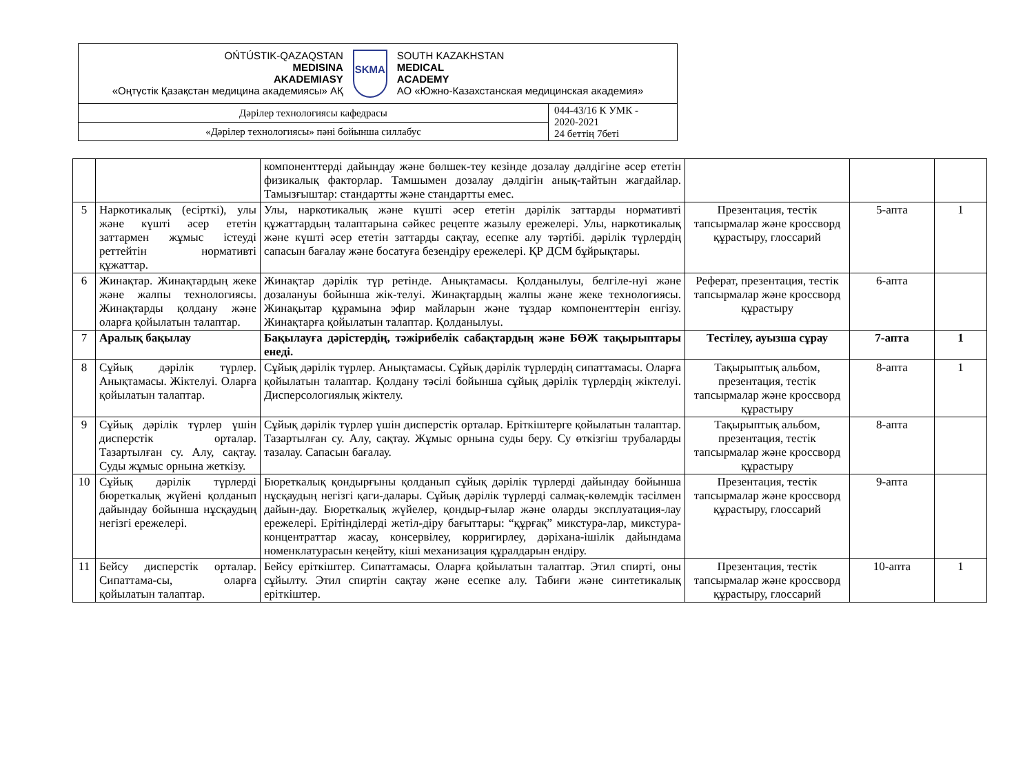| OŃTÚSTIK-QAZAQSTAN MEDISINA AKADEMIASY «Оңтүстік Қазақстан медицина академиясы» АҚ SKMA SOUTH KAZAKHSTAN MEDICAL ACADEMY АО «Южно-Казахстанская медицинская академия» | |
| Дәрілер технологиясы кафедрасы | 044-43/16 К УМК - 2020-2021 24 беттің 7беті |
| «Дәрілер технологиясы» пәні бойынша силлабус | |
| | | компоненттерді дайындау және бөлшек-теу кезінде дозалау дәлдігіне әсер ететін физикалық факторлар. Тамшымен дозалау дәлдігін анық-тайтын жағдайлар. Тамызғыштар: стандартты және стандартты емес. | | | |
| 5 | Наркотикалық (есірткі), улы және күшті әсер ететін заттармен жұмыс істеуді реттейтін нормативті құжаттар. | Улы, наркотикалық және күшті әсер ететін дәрілік заттарды нормативті құжаттардың талаптарына сәйкес рецепте жазылу ережелері. Улы, наркотикалық және күшті әсер ететін заттарды сақтау, есепке алу тәртібі. дәрілік түрлердің сапасын бағалау және босатуға безендіру ережелері. ҚР ДСМ бұйрықтары. | Презентация, тестік тапсырмалар және кроссворд құрастыру, глоссарий | 5-апта | 1 |
| 6 | Жинақтар. Жинақтардың жеке және жалпы технологиясы. Жинақтарды қолдану және оларға қойылатын талаптар. | Жинақтар дәрілік түр ретінде. Анықтамасы. Қолданылуы, белгіле-нуі және дозалануы бойынша жік-телуі. Жинақтардың жалпы және жеке технологиясы. Жинақытар құрамына эфир майларын және тұздар компоненттерін енгізу. Жинақтарға қойылатын талаптар. Қолданылуы. | Реферат, презентация, тестік тапсырмалар және кроссворд құрастыру | 6-апта | |
| 7 | Аралық бақылау | Бақылауға дәрістердің, тәжірибелік сабақтардың және БӨЖ тақырыптары енеді. | Тестілеу, ауызша сұрау | 7-апта | 1 |
| 8 | Сұйық дәрілік түрлер. Анықтамасы. Жіктелуі. Оларға қойылатын талаптар. | Сұйық дәрілік түрлер. Анықтамасы. Сұйық дәрілік түрлердің сипаттамасы. Оларға қойылатын талаптар. Қолдану тәсілі бойынша сұйық дәрілік түрлердің жіктелуі. Дисперсологиялық жіктелу. | Тақырыптық альбом, презентация, тестік тапсырмалар және кроссворд құрастыру | 8-апта | 1 |
| 9 | Сұйық дәрілік түрлер үшін дисперстік орталар. Тазартылған су. Алу, сақтау. Суды жұмыс орнына жеткізу. | Сұйық дәрілік түрлер үшін дисперстік орталар. Еріткіштерге қойылатын талаптар. Тазартылған су. Алу, сақтау. Жұмыс орнына суды беру. Су өткізгіш трубаларды тазалау. Сапасын бағалау. | Тақырыптық альбом, презентация, тестік тапсырмалар және кроссворд құрастыру | 8-апта | |
| 10 | Сұйық дәрілік түрлерді бюреткалық жүйені қолданып дайындау бойынша нұсқаудың негізгі ережелері. | Бюреткалық қондырғыны қолданып сұйық дәрілік түрлерді дайындау бойынша нұсқаудың негізгі қаги-далары. Сұйық дәрілік түрлерді салмақ-көлемдік тәсілмен дайын-дау. Бюреткалық жүйелер, қондыр-ғылар және оларды эксплуатация-лау ережелері. Ерітінділерді жетіл-діру бағыттары: “құрғақ” микстура-лар, микстура-концентраттар жасау, консервілеу, корригирлеу, дәріхана-ішілік дайындама номенклатурасын кеңейту, кіші механизация құралдарын ендіру. | Презентация, тестік тапсырмалар және кроссворд құрастыру, глоссарий | 9-апта | |
| 11 | Бейсу дисперстік орталар. Сипаттама-сы, оларға қойылатын талаптар. | Бейсу еріткіштер. Сипаттамасы. Оларға қойылатын талаптар. Этил спирті, оны сұйылту. Этил спиртін сақтау және есепке алу. Табиғи және синтетикалық еріткіштер. | Презентация, тестік тапсырмалар және кроссворд құрастыру, глоссарий | 10-апта | 1 |